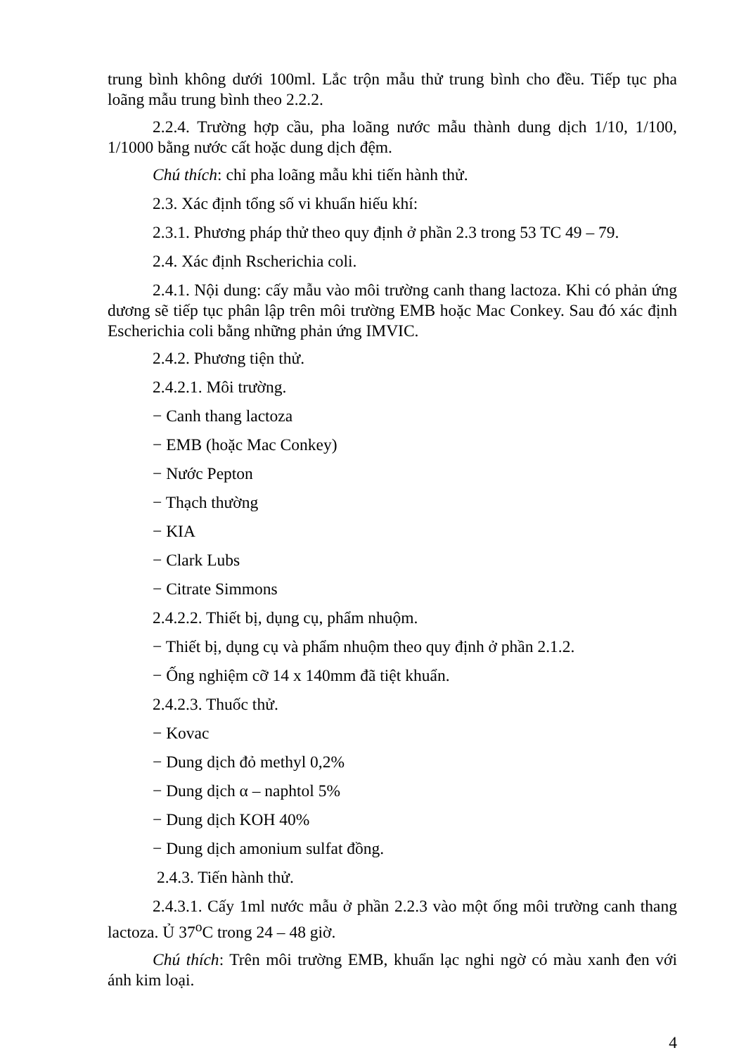trung bình không dưới 100ml. Lắc trộn mẫu thử trung bình cho đều. Tiếp tục pha loãng mẫu trung bình theo 2.2.2.
2.2.4. Trường hợp cầu, pha loãng nước mẫu thành dung dịch 1/10, 1/100, 1/1000 bằng nước cất hoặc dung dịch đệm.
Chú thích: chỉ pha loãng mẫu khi tiến hành thử.
2.3. Xác định tổng số vi khuẩn hiếu khí:
2.3.1. Phương pháp thử theo quy định ở phần 2.3 trong 53 TC 49 – 79.
2.4. Xác định Rscherichia coli.
2.4.1. Nội dung: cấy mẫu vào môi trường canh thang lactoza. Khi có phản ứng dương sẽ tiếp tục phân lập trên môi trường EMB hoặc Mac Conkey. Sau đó xác định Escherichia coli bằng những phản ứng IMVIC.
2.4.2. Phương tiện thử.
2.4.2.1. Môi trường.
− Canh thang lactoza
− EMB (hoặc Mac Conkey)
− Nước Pepton
− Thạch thường
− KIA
− Clark Lubs
− Citrate Simmons
2.4.2.2. Thiết bị, dụng cụ, phẩm nhuộm.
− Thiết bị, dụng cụ và phẩm nhuộm theo quy định ở phần 2.1.2.
− Ống nghiệm cỡ 14 x 140mm đã tiệt khuẩn.
2.4.2.3. Thuốc thử.
− Kovac
− Dung dịch đỏ methyl 0,2%
− Dung dịch α – naphtol 5%
− Dung dịch KOH 40%
− Dung dịch amonium sulfat đồng.
2.4.3. Tiến hành thử.
2.4.3.1. Cấy 1ml nước mẫu ở phần 2.2.3 vào một ống môi trường canh thang lactoza. Ủ 37<sup>o</sup>C trong 24 – 48 giờ.
Chú thích: Trên môi trường EMB, khuẩn lạc nghi ngờ có màu xanh đen với ánh kim loại.
4